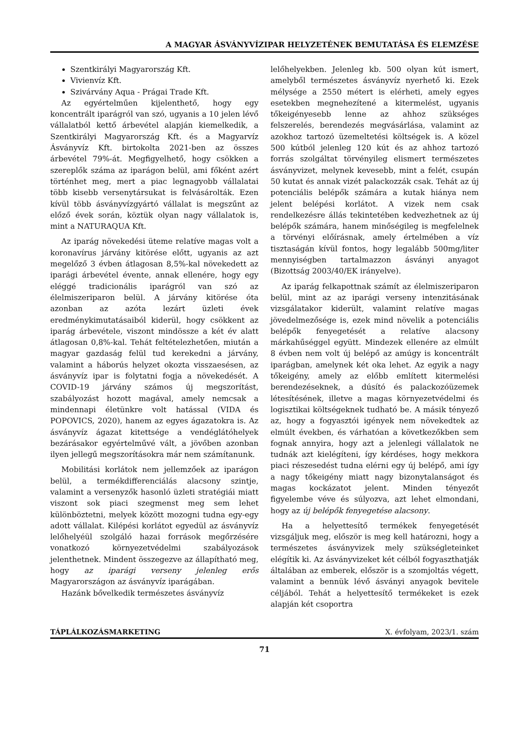A MAGYAR ÁSVÁNYVÍZIPAR HELYZETÉNEK BEMUTATÁSA ÉS ELEMZÉSE
Szentkirályi Magyarország Kft.
Vivienvíz Kft.
Szivárvány Aqua - Prágai Trade Kft.
Az egyértelműen kijelenthető, hogy egy koncentrált iparágról van szó, ugyanis a 10 jelen lévő vállalatból kettő árbevétel alapján kiemelkedik, a Szentkirályi Magyarország Kft. és a Magyarvíz Ásványvíz Kft. birtokolta 2021-ben az összes árbevétel 79%-át. Megfigyelhető, hogy csökken a szereplők száma az iparágon belül, ami főként azért történhet meg, mert a piac legnagyobb vállalatai több kisebb versenytársukat is felvásárolták. Ezen kívül több ásványvízgyártó vállalat is megszűnt az előző évek során, köztük olyan nagy vállalatok is, mint a NATURAQUA Kft.
Az iparág növekedési üteme relatíve magas volt a koronavírus járvány kitörése előtt, ugyanis az azt megelőző 3 évben átlagosan 8,5%-kal növekedett az iparági árbevétel évente, annak ellenére, hogy egy eléggé tradicionális iparágról van szó az élelmiszeriparon belül. A járvány kitörése óta azonban az azóta lezárt üzleti évek eredménykimutatásaiból kiderül, hogy csökkent az iparág árbevétele, viszont mindössze a két év alatt átlagosan 0,8%-kal. Tehát feltételezhetően, miután a magyar gazdaság felül tud kerekedni a járvány, valamint a háborús helyzet okozta visszaesésen, az ásványvíz ipar is folytatni fogja a növekedését. A COVID-19 járvány számos új megszorítást, szabályozást hozott magával, amely nemcsak a mindennapi életünkre volt hatással (VIDA és POPOVICS, 2020), hanem az egyes ágazatokra is. Az ásványvíz ágazat kitettsége a vendéglátóhelyek bezárásakor egyértelművé vált, a jövőben azonban ilyen jellegű megszorításokra már nem számítanunk.
Mobilitási korlátok nem jellemzőek az iparágon belül, a termékdifferenciálás alacsony szintje, valamint a versenyzők hasonló üzleti stratégiái miatt viszont sok piaci szegmenst meg sem lehet különböztetni, melyek között mozogni tudna egy-egy adott vállalat. Kilépési korlátot egyedül az ásványvíz lelőhelyéül szolgáló hazai források megőrzésére vonatkozó környezetvédelmi szabályozások jelenthetnek. Mindent összegezve az állapítható meg, hogy az iparági verseny jelenleg erős Magyarországon az ásványvíz iparágában.
Hazánk bővelkedik természetes ásványvíz
lelőhelyekben. Jelenleg kb. 500 olyan kút ismert, amelyből természetes ásványvíz nyerhető ki. Ezek mélysége a 2550 métert is elérheti, amely egyes esetekben megnehezítené a kitermelést, ugyanis tőkeigényesebb lenne az ahhoz szükséges felszerelés, berendezés megvásárlása, valamint az azokhoz tartozó üzemeltetési költségek is. A közel 500 kútból jelenleg 120 kút és az ahhoz tartozó forrás szolgáltat törvényileg elismert természetes ásványvizet, melynek kevesebb, mint a felét, csupán 50 kutat és annak vizét palackozzák csak. Tehát az új potenciális belépők számára a kutak hiánya nem jelent belépési korlátot. A vizek nem csak rendelkezésre állás tekintetében kedvezhetnek az új belépők számára, hanem minőségileg is megfelelnek a törvényi előírásnak, amely értelmében a víz tisztaságán kívül fontos, hogy legalább 500mg/liter mennyiségben tartalmazzon ásványi anyagot (Bizottság 2003/40/EK irányelve).
Az iparág felkapottnak számít az élelmiszeriparon belül, mint az az iparági verseny intenzitásának vizsgálatakor kiderült, valamint relatíve magas jövedelmezősége is, ezek mind növelik a potenciális belépők fenyegetését a relatíve alacsony márkahűséggel együtt. Mindezek ellenére az elmúlt 8 évben nem volt új belépő az amúgy is koncentrált iparágban, amelynek két oka lehet. Az egyik a nagy tőkeigény, amely az előbb említett kitermelési berendezéseknek, a dúsító és palackozóüzemek létesítésének, illetve a magas környezetvédelmi és logisztikai költségeknek tudható be. A másik tényező az, hogy a fogyasztói igények nem növekedtek az elmúlt években, és várhatóan a következőkben sem fognak annyira, hogy azt a jelenlegi vállalatok ne tudnák azt kielégíteni, így kérdéses, hogy mekkora piaci részesedést tudna elérni egy új belépő, ami így a nagy tőkeigény miatt nagy bizonytalanságot és magas kockázatot jelent. Minden tényezőt figyelembe véve és súlyozva, azt lehet elmondani, hogy az új belépők fenyegetése alacsony.
Ha a helyettesítő termékek fenyegetését vizsgáljuk meg, először is meg kell határozni, hogy a természetes ásványvizek mely szükségleteinket elégítik ki. Az ásványvizeket két célból fogyaszthatják általában az emberek, először is a szomjoltás végett, valamint a bennük lévő ásványi anyagok bevitele céljából. Tehát a helyettesítő termékeket is ezek alapján két csoportra
TÁPLÁLKOZÁSMARKETING X. évfolyam, 2023/1. szám
71